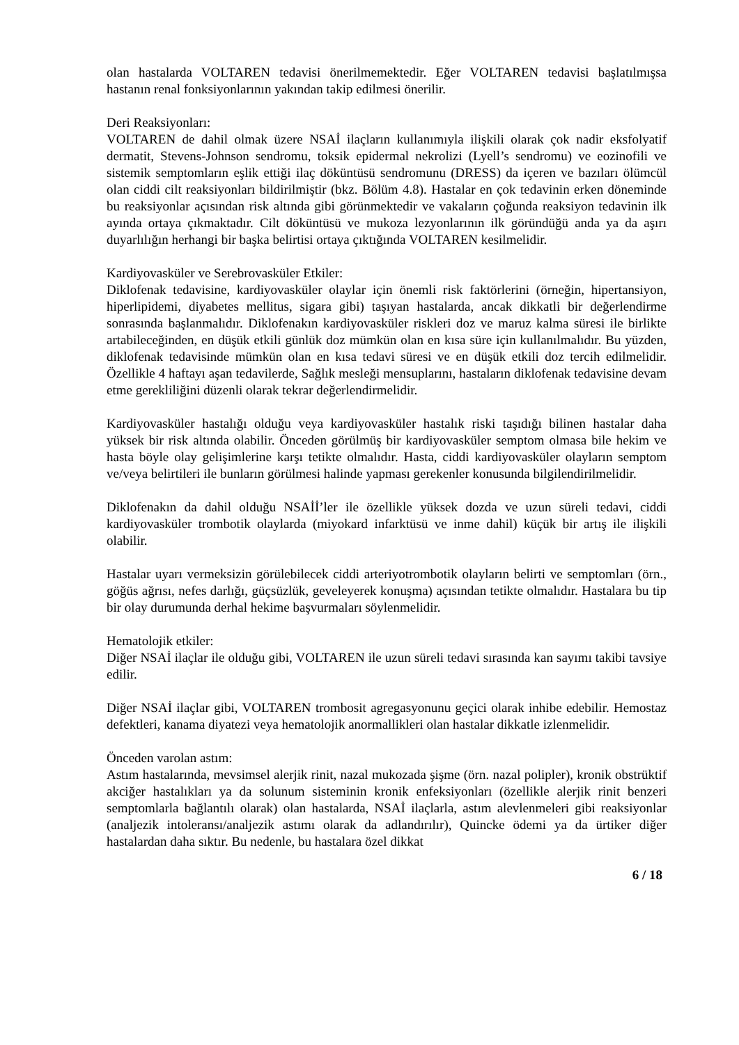olan hastalarda VOLTAREN tedavisi önerilmemektedir. Eğer VOLTAREN tedavisi başlatılmışsa hastanın renal fonksiyonlarının yakından takip edilmesi önerilir.
Deri Reaksiyonları:
VOLTAREN de dahil olmak üzere NSAİ ilaçların kullanımıyla ilişkili olarak çok nadir eksfolyatif dermatit, Stevens-Johnson sendromu, toksik epidermal nekrolizi (Lyell’s sendromu) ve eozinofili ve sistemik semptomların eşlik ettiği ilaç döküntüsü sendromunu (DRESS) da içeren ve bazıları ölümcül olan ciddi cilt reaksiyonları bildirilmiştir (bkz. Bölüm 4.8). Hastalar en çok tedavinin erken döneminde bu reaksiyonlar açısından risk altında gibi görünmektedir ve vakaların çoğunda reaksiyon tedavinin ilk ayında ortaya çıkmaktadır. Cilt döküntüsü ve mukoza lezyonlarının ilk göründüğü anda ya da aşırı duyarlılığın herhangi bir başka belirtisi ortaya çıktığında VOLTAREN kesilmelidir.
Kardiyovasküler ve Serebrovasküler Etkiler:
Diklofenak tedavisine, kardiyovasküler olaylar için önemli risk faktörlerini (örneğin, hipertansiyon, hiperlipidemi, diyabetes mellitus, sigara gibi) taşıyan hastalarda, ancak dikkatli bir değerlendirme sonrasında başlanmalıdır. Diklofenakın kardiyovasküler riskleri doz ve maruz kalma süresi ile birlikte artabileceğinden, en düşük etkili günlük doz mümkün olan en kısa süre için kullanılmalıdır. Bu yüzden, diklofenak tedavisinde mümkün olan en kısa tedavi süresi ve en düşük etkili doz tercih edilmelidir. Özellikle 4 haftayı aşan tedavilerde, Sağlık mesleği mensuplarını, hastaların diklofenak tedavisine devam etme gerekliliğini düzenli olarak tekrar değerlendirmelidir.
Kardiyovasküler hastalığı olduğu veya kardiyovasküler hastalık riski taşıdığı bilinen hastalar daha yüksek bir risk altında olabilir. Önceden görülmüş bir kardiyovasküler semptom olmasa bile hekim ve hasta böyle olay gelişimlerine karşı tetikte olmalıdır. Hasta, ciddi kardiyovasküler olayların semptom ve/veya belirtileri ile bunların görülmesi halinde yapması gerekenler konusunda bilgilendirilmelidir.
Diklofenakın da dahil olduğu NSAİİ’ler ile özellikle yüksek dozda ve uzun süreli tedavi, ciddi kardiyovasküler trombotik olaylarda (miyokard infarktüsü ve inme dahil) küçük bir artış ile ilişkili olabilir.
Hastalar uyarı vermeksizin görülebilecek ciddi arteriyotrombotik olayların belirti ve semptomları (örn., göğüs ağrısı, nefes darlığı, güçsüzlük, geveleyerek konuşma) açısından tetikte olmalıdır. Hastalara bu tip bir olay durumunda derhal hekime başvurmaları söylenmelidir.
Hematolojik etkiler:
Diğer NSAİ ilaçlar ile olduğu gibi, VOLTAREN ile uzun süreli tedavi sırasında kan sayımı takibi tavsiye edilir.
Diğer NSAİ ilaçlar gibi, VOLTAREN trombosit agregasyonunu geçici olarak inhibe edebilir. Hemostaz defektleri, kanama diyatezi veya hematolojik anormallikleri olan hastalar dikkatle izlenmelidir.
Önceden varolan astım:
Astım hastalarında, mevsimsel alerjik rinit, nazal mukozada şişme (örn. nazal polipler), kronik obstrüktif akciğer hastalıkları ya da solunum sisteminin kronik enfeksiyonları (özellikle alerjik rinit benzeri semptomlarla bağlantılı olarak) olan hastalarda, NSAİ ilaçlarla, astım alevlenmeleri gibi reaksiyonlar (analjezik intoleransı/analjezik astımı olarak da adlandırılır), Quincke ödemi ya da ürtiker diğer hastalardan daha sıktır. Bu nedenle, bu hastalara özel dikkat
6 / 18